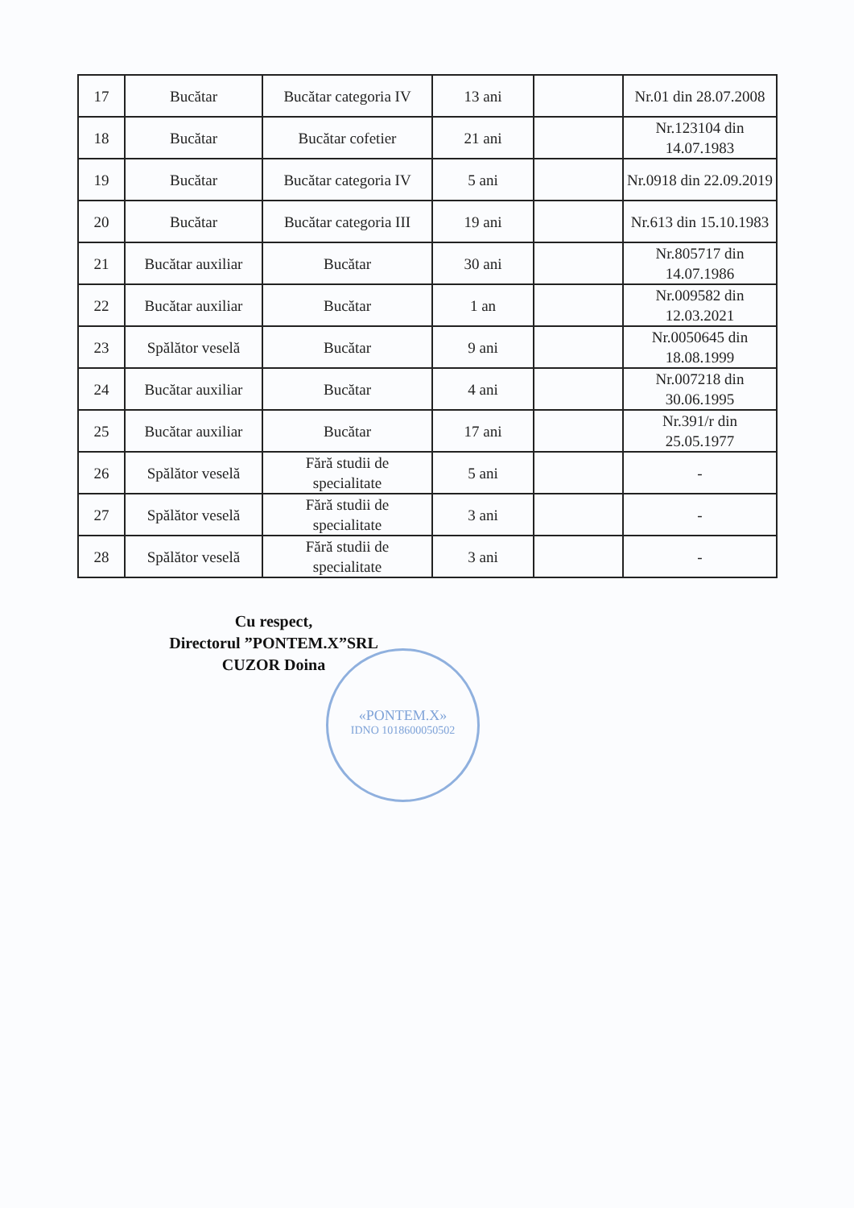| 17 | Bucătar | Bucătar categoria IV | 13 ani | | Nr.01 din 28.07.2008 |
| 18 | Bucătar | Bucătar cofetier | 21 ani | | Nr.123104 din 14.07.1983 |
| 19 | Bucătar | Bucătar categoria IV | 5 ani | | Nr.0918 din 22.09.2019 |
| 20 | Bucătar | Bucătar categoria III | 19 ani | | Nr.613 din 15.10.1983 |
| 21 | Bucătar auxiliar | Bucătar | 30 ani | | Nr.805717 din 14.07.1986 |
| 22 | Bucătar auxiliar | Bucătar | 1 an | | Nr.009582 din 12.03.2021 |
| 23 | Spălător veselă | Bucătar | 9 ani | | Nr.0050645 din 18.08.1999 |
| 24 | Bucătar auxiliar | Bucătar | 4 ani | | Nr.007218 din 30.06.1995 |
| 25 | Bucătar auxiliar | Bucătar | 17 ani | | Nr.391/r din 25.05.1977 |
| 26 | Spălător veselă | Fără studii de specialitate | 5 ani | | - |
| 27 | Spălător veselă | Fără studii de specialitate | 3 ani | | - |
| 28 | Spălător veselă | Fără studii de specialitate | 3 ani | | - |
Cu respect,
Directorul ”PONTEM.X”SRL
CUZOR Doina
«PONTEM.X»
IDNO 1018600050502